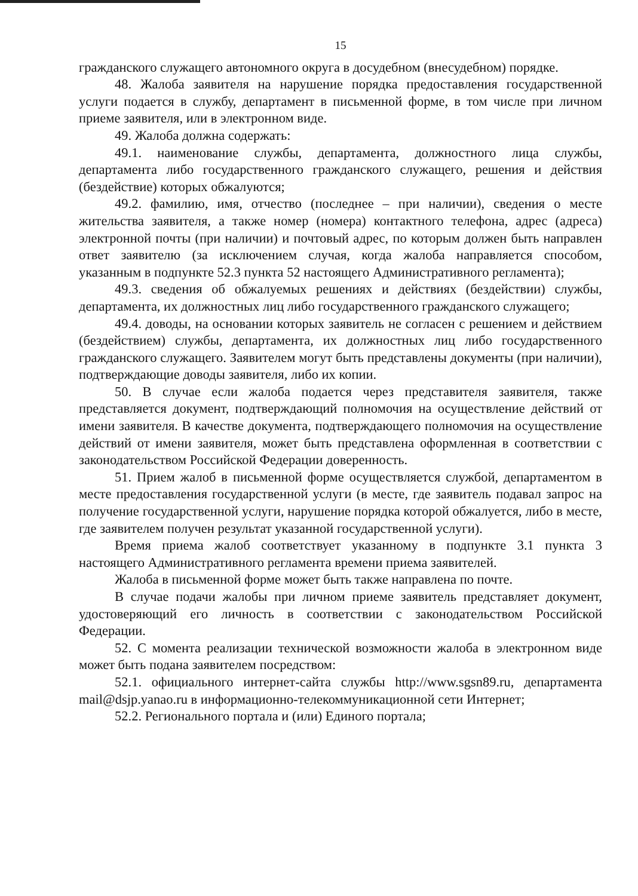15
гражданского служащего автономного округа в досудебном (внесудебном) порядке.
48. Жалоба заявителя на нарушение порядка предоставления государственной услуги подается в службу, департамент в письменной форме, в том числе при личном приеме заявителя, или в электронном виде.
49. Жалоба должна содержать:
49.1. наименование службы, департамента, должностного лица службы, департамента либо государственного гражданского служащего, решения и действия (бездействие) которых обжалуются;
49.2. фамилию, имя, отчество (последнее – при наличии), сведения о месте жительства заявителя, а также номер (номера) контактного телефона, адрес (адреса) электронной почты (при наличии) и почтовый адрес, по которым должен быть направлен ответ заявителю (за исключением случая, когда жалоба направляется способом, указанным в подпункте 52.3 пункта 52 настоящего Административного регламента);
49.3. сведения об обжалуемых решениях и действиях (бездействии) службы, департамента, их должностных лиц либо государственного гражданского служащего;
49.4. доводы, на основании которых заявитель не согласен с решением и действием (бездействием) службы, департамента, их должностных лиц либо государственного гражданского служащего. Заявителем могут быть представлены документы (при наличии), подтверждающие доводы заявителя, либо их копии.
50. В случае если жалоба подается через представителя заявителя, также представляется документ, подтверждающий полномочия на осуществление действий от имени заявителя. В качестве документа, подтверждающего полномочия на осуществление действий от имени заявителя, может быть представлена оформленная в соответствии с законодательством Российской Федерации доверенность.
51. Прием жалоб в письменной форме осуществляется службой, департаментом в месте предоставления государственной услуги (в месте, где заявитель подавал запрос на получение государственной услуги, нарушение порядка которой обжалуется, либо в месте, где заявителем получен результат указанной государственной услуги).
Время приема жалоб соответствует указанному в подпункте 3.1 пункта 3 настоящего Административного регламента времени приема заявителей.
Жалоба в письменной форме может быть также направлена по почте.
В случае подачи жалобы при личном приеме заявитель представляет документ, удостоверяющий его личность в соответствии с законодательством Российской Федерации.
52. С момента реализации технической возможности жалоба в электронном виде может быть подана заявителем посредством:
52.1. официального интернет-сайта службы http://www.sgsn89.ru, департамента mail@dsjp.yanao.ru в информационно-телекоммуникационной сети Интернет;
52.2. Регионального портала и (или) Единого портала;